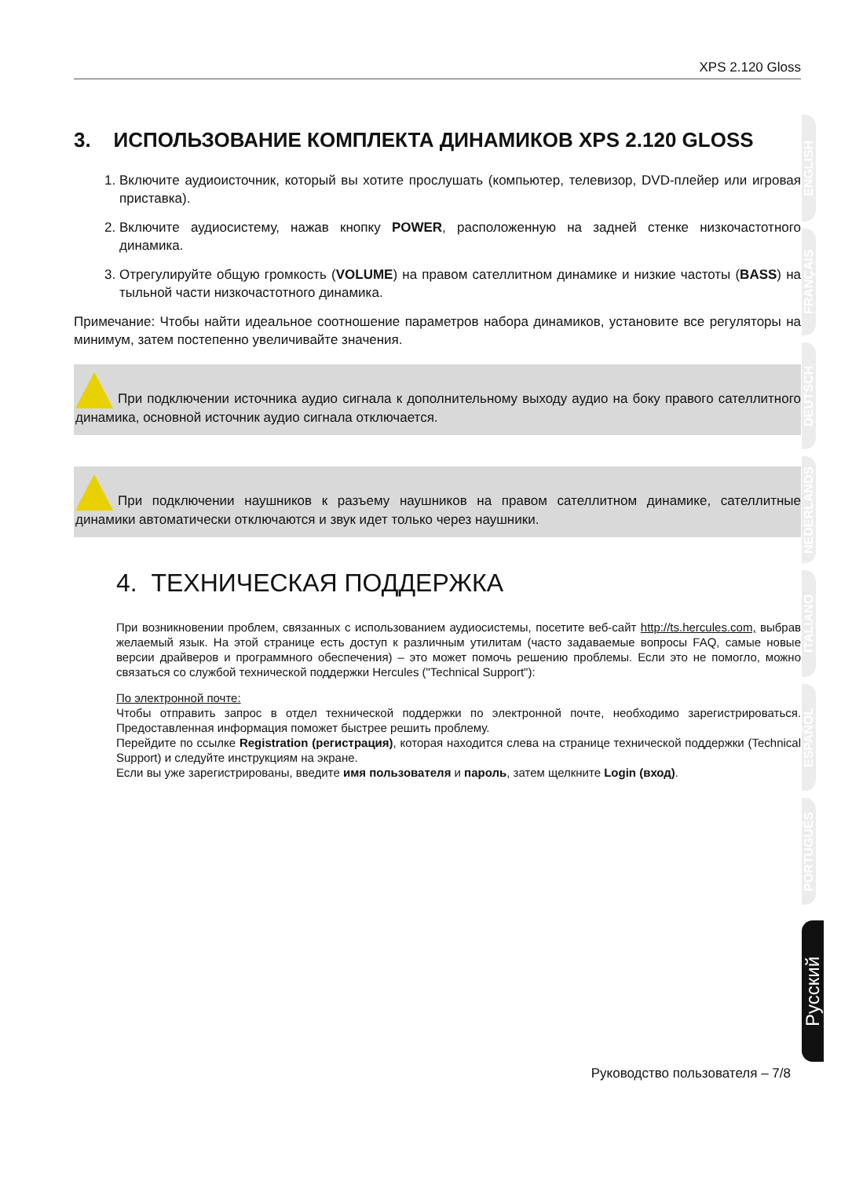XPS 2.120 Gloss
3. ИСПОЛЬЗОВАНИЕ КОМПЛЕКТА ДИНАМИКОВ XPS 2.120 GLOSS
1. Включите аудиоисточник, который вы хотите прослушать (компьютер, телевизор, DVD-плейер или игровая приставка).
2. Включите аудиосистему, нажав кнопку POWER, расположенную на задней стенке низкочастотного динамика.
3. Отрегулируйте общую громкость (VOLUME) на правом сателлитном динамике и низкие частоты (BASS) на тыльной части низкочастотного динамика.
Примечание: Чтобы найти идеальное соотношение параметров набора динамиков, установите все регуляторы на минимум, затем постепенно увеличивайте значения.
При подключении источника аудио сигнала к дополнительному выходу аудио на боку правого сателлитного динамика, основной источник аудио сигнала отключается.
При подключении наушников к разъему наушников на правом сателлитном динамике, сателлитные динамики автоматически отключаются и звук идет только через наушники.
4. ТЕХНИЧЕСКАЯ ПОДДЕРЖКА
При возникновении проблем, связанных с использованием аудиосистемы, посетите веб-сайт http://ts.hercules.com, выбрав желаемый язык. На этой странице есть доступ к различным утилитам (часто задаваемые вопросы FAQ, самые новые версии драйверов и программного обеспечения) – это может помочь решению проблемы. Если это не помогло, можно связаться со службой технической поддержки Hercules ("Technical Support"):
По электронной почте:
Чтобы отправить запрос в отдел технической поддержки по электронной почте, необходимо зарегистрироваться. Предоставленная информация поможет быстрее решить проблему.
Перейдите по ссылке Registration (регистрация), которая находится слева на странице технической поддержки (Technical Support) и следуйте инструкциям на экране.
Если вы уже зарегистрированы, введите имя пользователя и пароль, затем щелкните Login (вход).
ENGLISH
FRANÇAIS
DEUTSCH
NEDERLANDS
ITALIANO
ESPAÑOL
PORTUGUÊS
Русский
Руководство пользователя – 7/8